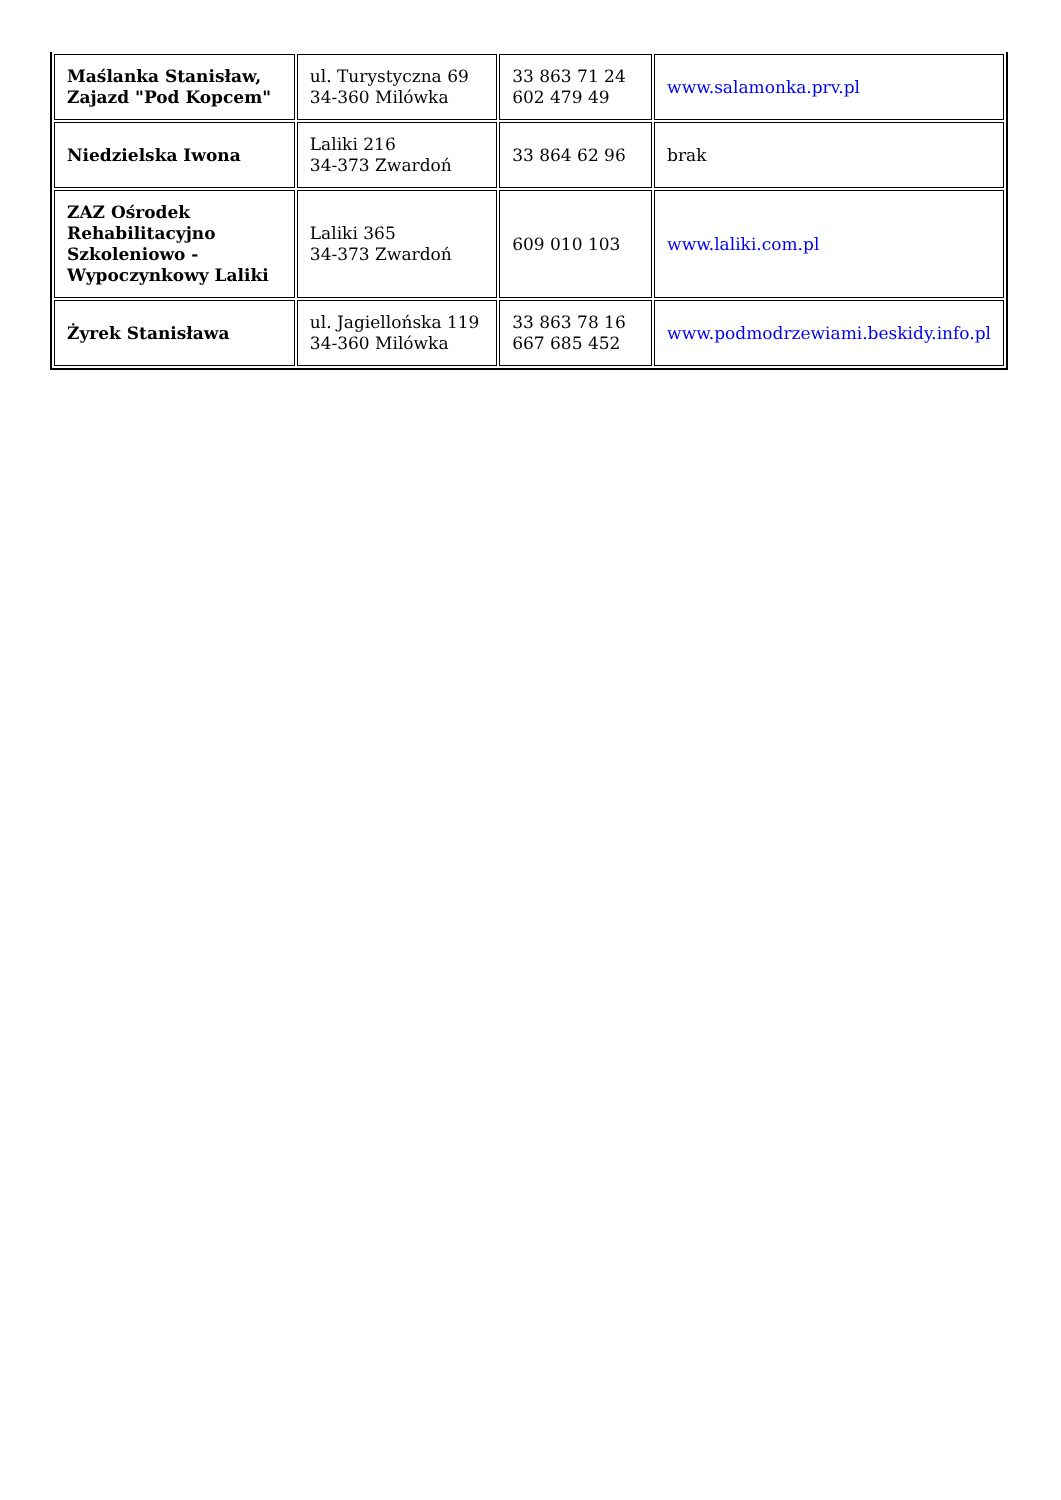| Maślanka Stanisław, Zajazd "Pod Kopcem" | ul. Turystyczna 69 34-360 Milówka | 33 863 71 24 602 479 49 | www.salamonka.prv.pl |
| Niedzielska Iwona | Laliki 216 34-373 Zwardoń | 33 864 62 96 | brak |
| ZAZ Ośrodek Rehabilitacyjno Szkoleniowo - Wypoczynkowy Laliki | Laliki 365 34-373 Zwardoń | 609 010 103 | www.laliki.com.pl |
| Żyrek Stanisława | ul. Jagiellońska 119 34-360 Milówka | 33 863 78 16 667 685 452 | www.podmodrzewiami.beskidy.info.pl |